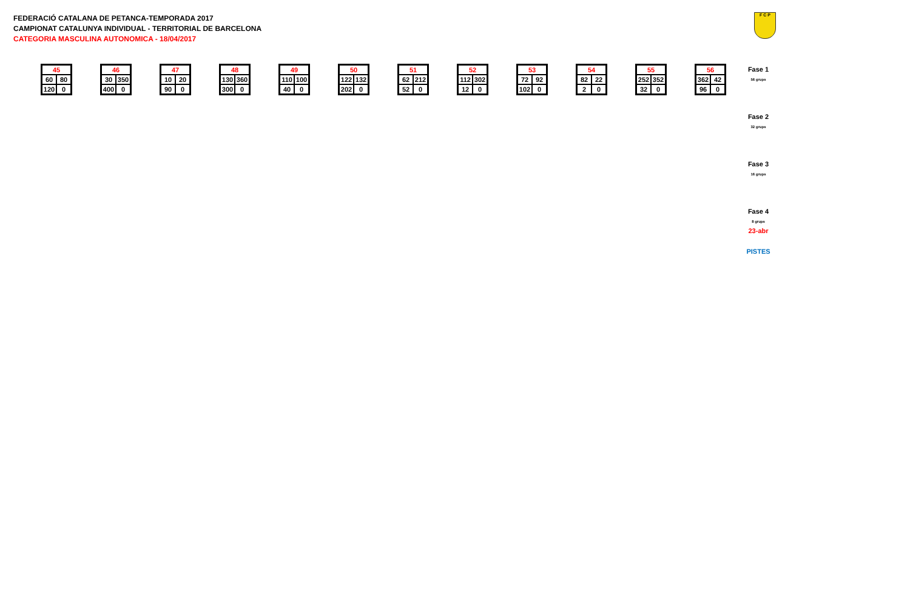FEDERACIÓ CATALANA DE PETANCA-TEMPORADA 2017
CAMPIONAT CATALUNYA INDIVIDUAL - TERRITORIAL DE BARCELONA
CATEGORIA MASCULINA AUTONOMICA - 18/04/2017
F C P
| 45 | |
| 60 | 80 |
| 120 | 0 |
| 46 | |
| 30 | 350 |
| 400 | 0 |
| 47 | |
| 10 | 20 |
| 90 | 0 |
| 48 | |
| 130 | 360 |
| 300 | 0 |
| 49 | |
| 110 | 100 |
| 40 | 0 |
| 50 | |
| 122 | 132 |
| 202 | 0 |
| 51 | |
| 62 | 212 |
| 52 | 0 |
| 52 | |
| 112 | 302 |
| 12 | 0 |
| 53 | |
| 72 | 92 |
| 102 | 0 |
| 54 | |
| 82 | 22 |
| 2 | 0 |
| 55 | |
| 252 | 352 |
| 32 | 0 |
| 56 | |
| 362 | 42 |
| 96 | 0 |
Fase 1
56 grups
Fase 2
32 grups
Fase 3
16 grups
Fase 4
8 grups
23-abr
PISTES